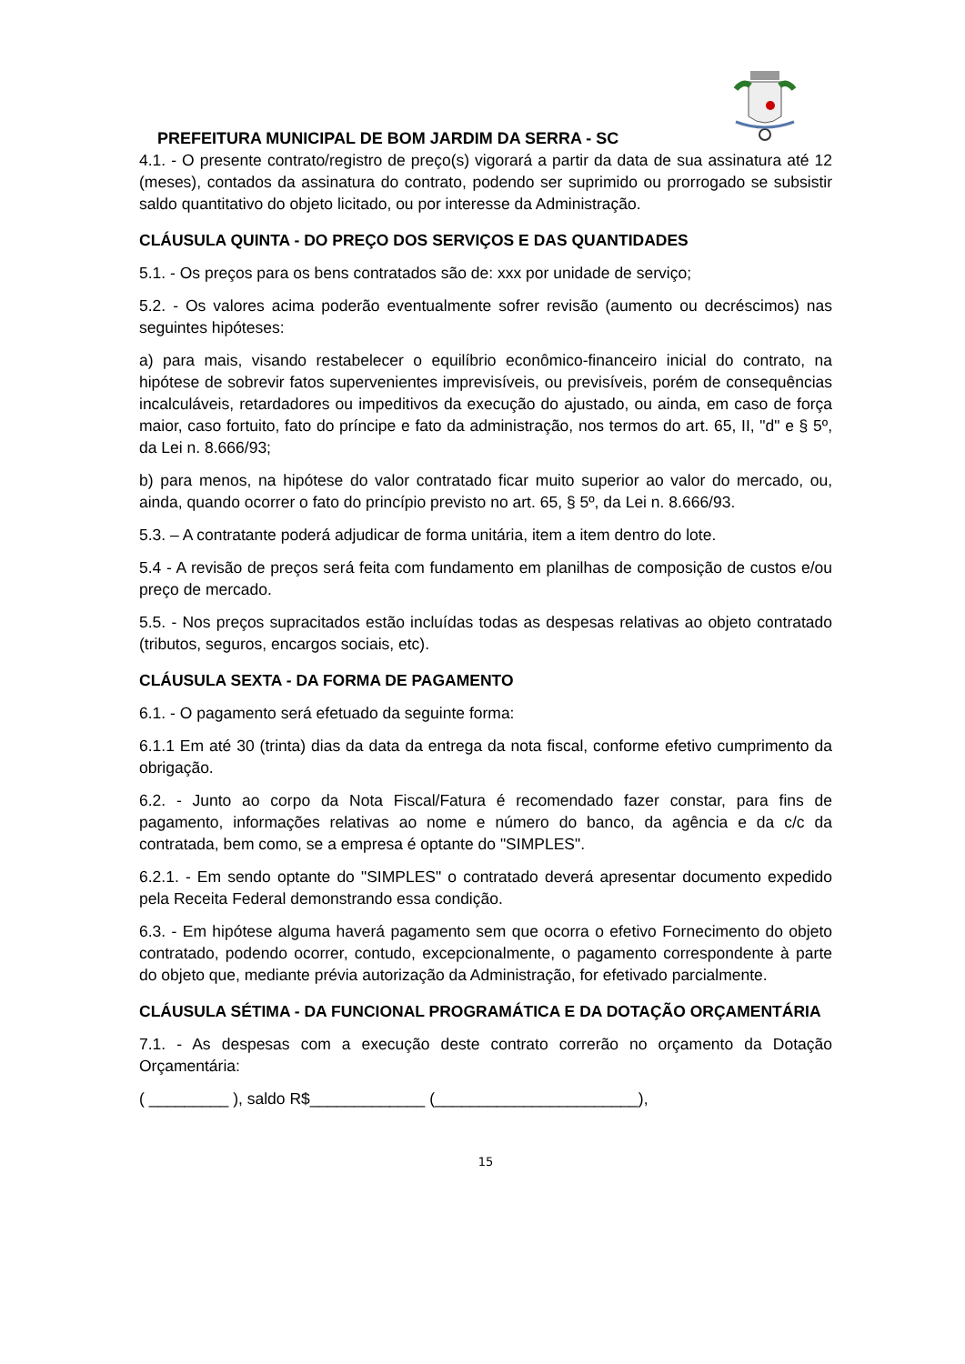PREFEITURA MUNICIPAL DE BOM JARDIM DA SERRA - SC
4.1. - O presente contrato/registro de preço(s) vigorará a partir da data de sua assinatura até 12 (meses), contados da assinatura do contrato, podendo ser suprimido ou prorrogado se subsistir saldo quantitativo do objeto licitado, ou por interesse da Administração.
CLÁUSULA QUINTA - DO PREÇO DOS SERVIÇOS E DAS QUANTIDADES
5.1. - Os preços para os bens contratados são de: xxx por unidade de serviço;
5.2. - Os valores acima poderão eventualmente sofrer revisão (aumento ou decréscimos) nas seguintes hipóteses:
a) para mais, visando restabelecer o equilíbrio econômico-financeiro inicial do contrato, na hipótese de sobrevir fatos supervenientes imprevisíveis, ou previsíveis, porém de consequências incalculáveis, retardadores ou impeditivos da execução do ajustado, ou ainda, em caso de força maior, caso fortuito, fato do príncipe e fato da administração, nos termos do art. 65, II, "d" e § 5º, da Lei n. 8.666/93;
b) para menos, na hipótese do valor contratado ficar muito superior ao valor do mercado, ou, ainda, quando ocorrer o fato do princípio previsto no art. 65, § 5º, da Lei n. 8.666/93.
5.3. – A contratante poderá adjudicar de forma unitária, item a item dentro do lote.
5.4 - A revisão de preços será feita com fundamento em planilhas de composição de custos e/ou preço de mercado.
5.5. - Nos preços supracitados estão incluídas todas as despesas relativas ao objeto contratado (tributos, seguros, encargos sociais, etc).
CLÁUSULA SEXTA - DA FORMA DE PAGAMENTO
6.1. - O pagamento será efetuado da seguinte forma:
6.1.1 Em até 30 (trinta) dias da data da entrega da nota fiscal, conforme efetivo cumprimento da obrigação.
6.2. - Junto ao corpo da Nota Fiscal/Fatura é recomendado fazer constar, para fins de pagamento, informações relativas ao nome e número do banco, da agência e da c/c da contratada, bem como, se a empresa é optante do "SIMPLES".
6.2.1. - Em sendo optante do "SIMPLES" o contratado deverá apresentar documento expedido pela Receita Federal demonstrando essa condição.
6.3. - Em hipótese alguma haverá pagamento sem que ocorra o efetivo Fornecimento do objeto contratado, podendo ocorrer, contudo, excepcionalmente, o pagamento correspondente à parte do objeto que, mediante prévia autorização da Administração, for efetivado parcialmente.
CLÁUSULA SÉTIMA - DA FUNCIONAL PROGRAMÁTICA E DA DOTAÇÃO ORÇAMENTÁRIA
7.1. - As despesas com a execução deste contrato correrão no orçamento da Dotação Orçamentária:
( _________ ), saldo R$_____________ (_______________________),
15